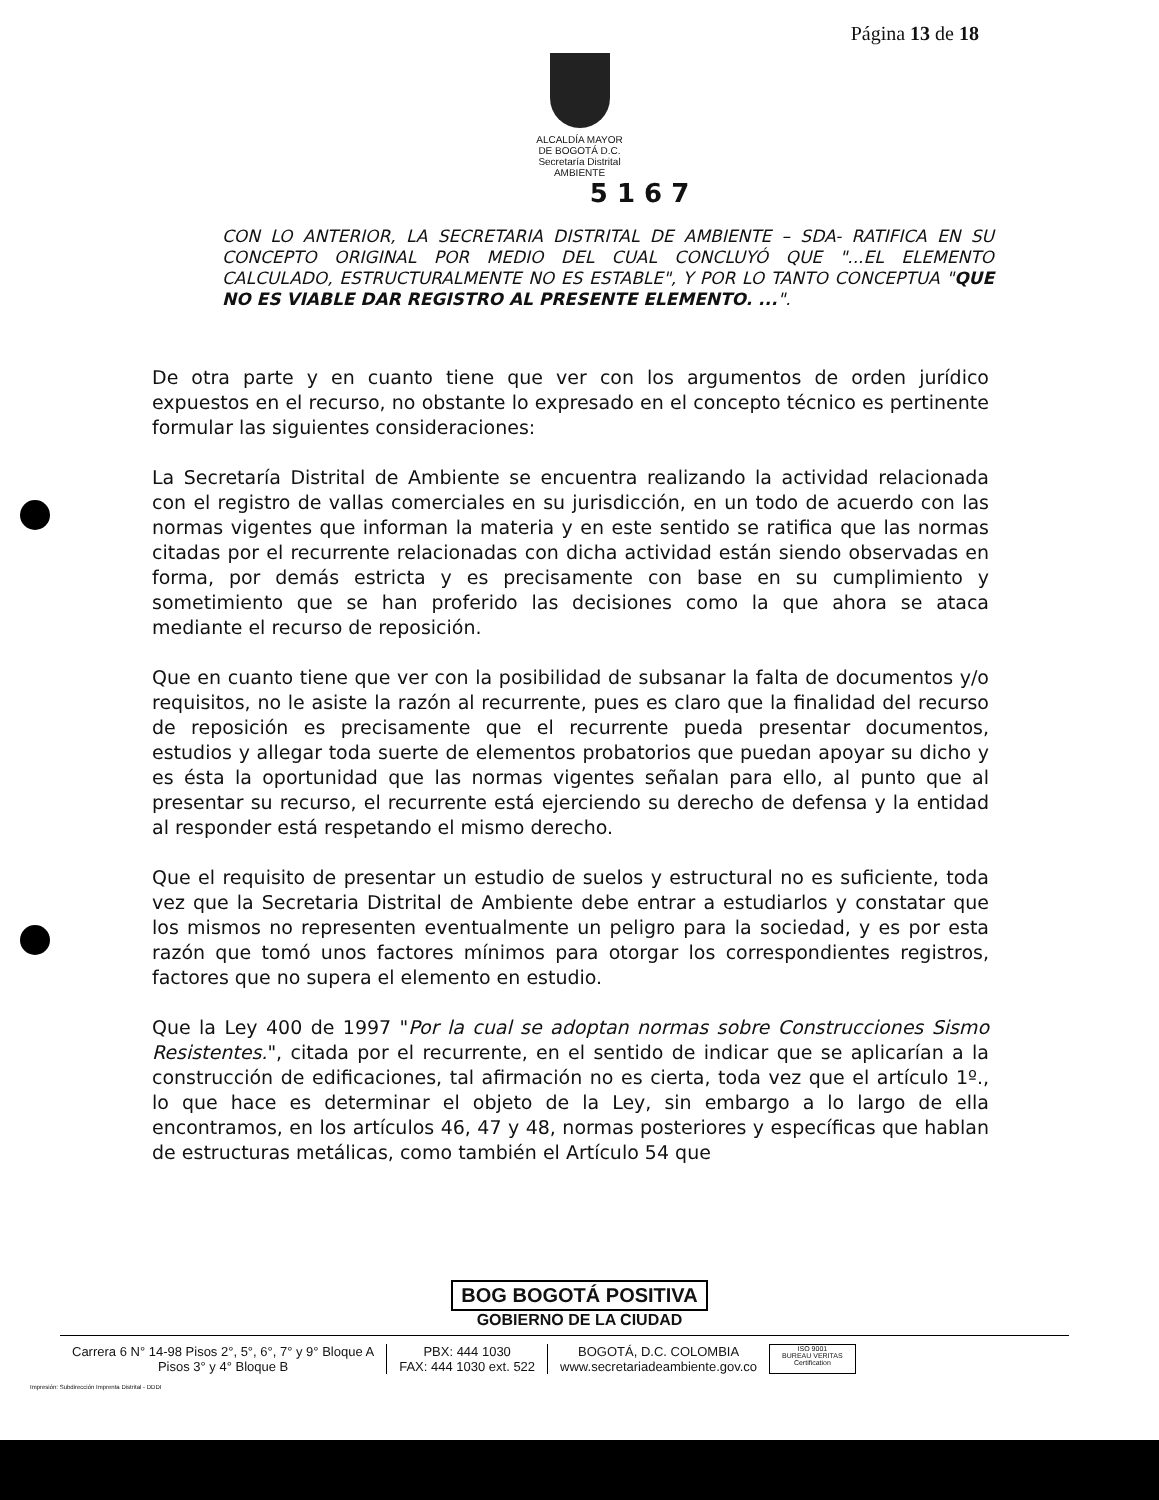Página 13 de 18
ALCALDÍA MAYOR
DE BOGOTÁ D.C.
Secretaría Distrital
AMBIENTE
5 1 6 7
CON LO ANTERIOR, LA SECRETARIA DISTRITAL DE AMBIENTE – SDA- RATIFICA EN SU CONCEPTO ORIGINAL POR MEDIO DEL CUAL CONCLUYÓ QUE "...EL ELEMENTO CALCULADO, ESTRUCTURALMENTE NO ES ESTABLE", Y POR LO TANTO CONCEPTUA "QUE NO ES VIABLE DAR REGISTRO AL PRESENTE ELEMENTO. ...".
De otra parte y en cuanto tiene que ver con los argumentos de orden jurídico expuestos en el recurso, no obstante lo expresado en el concepto técnico es pertinente formular las siguientes consideraciones:
La Secretaría Distrital de Ambiente se encuentra realizando la actividad relacionada con el registro de vallas comerciales en su jurisdicción, en un todo de acuerdo con las normas vigentes que informan la materia y en este sentido se ratifica que las normas citadas por el recurrente relacionadas con dicha actividad están siendo observadas en forma, por demás estricta y es precisamente con base en su cumplimiento y sometimiento que se han proferido las decisiones como la que ahora se ataca mediante el recurso de reposición.
Que en cuanto tiene que ver con la posibilidad de subsanar la falta de documentos y/o requisitos, no le asiste la razón al recurrente, pues es claro que la finalidad del recurso de reposición es precisamente que el recurrente pueda presentar documentos, estudios y allegar toda suerte de elementos probatorios que puedan apoyar su dicho y es ésta la oportunidad que las normas vigentes señalan para ello, al punto que al presentar su recurso, el recurrente está ejerciendo su derecho de defensa y la entidad al responder está respetando el mismo derecho.
Que el requisito de presentar un estudio de suelos y estructural no es suficiente, toda vez que la Secretaria Distrital de Ambiente debe entrar a estudiarlos y constatar que los mismos no representen eventualmente un peligro para la sociedad, y es por esta razón que tomó unos factores mínimos para otorgar los correspondientes registros, factores que no supera el elemento en estudio.
Que la Ley 400 de 1997 "Por la cual se adoptan normas sobre Construcciones Sismo Resistentes.", citada por el recurrente, en el sentido de indicar que se aplicarían a la construcción de edificaciones, tal afirmación no es cierta, toda vez que el artículo 1º., lo que hace es determinar el objeto de la Ley, sin embargo a lo largo de ella encontramos, en los artículos 46, 47 y 48, normas posteriores y específicas que hablan de estructuras metálicas, como también el Artículo 54 que
BOG BOGOTÁ POSITIVA
GOBIERNO DE LA CIUDAD
Carrera 6 N° 14-98 Pisos 2°, 5°, 6°, 7° y 9° Bloque A
Pisos 3° y 4° Bloque B
PBX: 444 1030
FAX: 444 1030 ext. 522
BOGOTÁ, D.C. COLOMBIA
www.secretariadeambiente.gov.co
ISO 9001
BUREAU VERITAS
Certification
Impresión: Subdirección Imprenta Distrital - DDDI